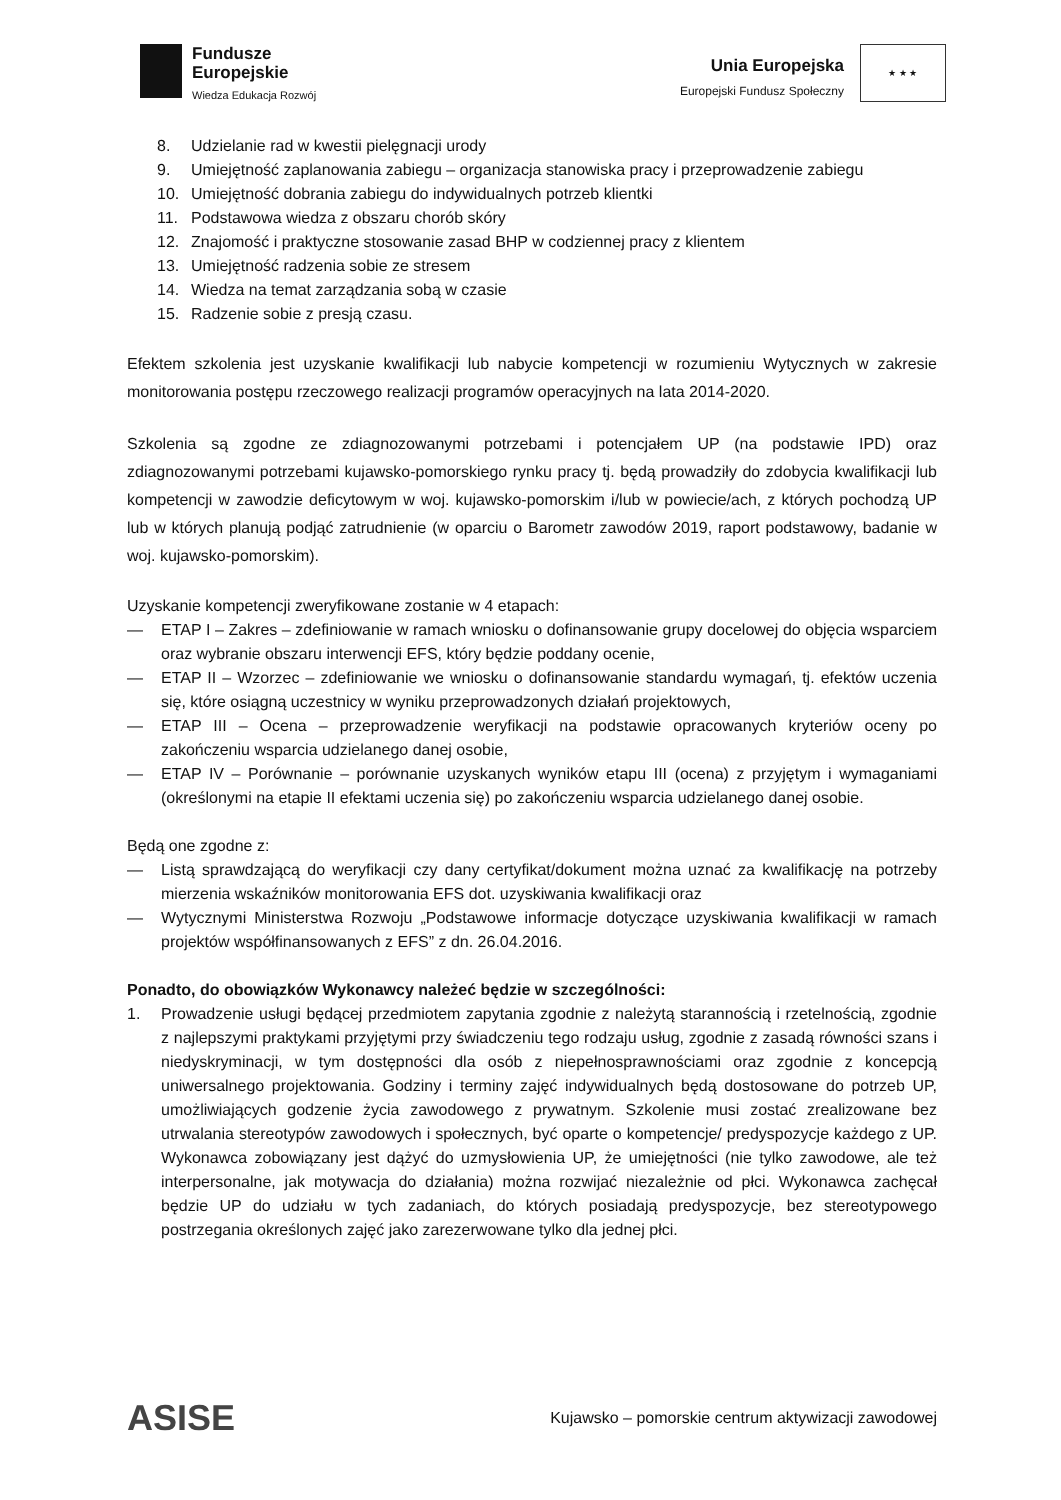Fundusze
Europejskie
Wiedza Edukacja Rozwój
Unia Europejska
Europejski Fundusz Społeczny
★ ★ ★
8. Udzielanie rad w kwestii pielęgnacji urody
9. Umiejętność zaplanowania zabiegu – organizacja stanowiska pracy i przeprowadzenie zabiegu
10. Umiejętność dobrania zabiegu do indywidualnych potrzeb klientki
11. Podstawowa wiedza z obszaru chorób skóry
12. Znajomość i praktyczne stosowanie zasad BHP w codziennej pracy z klientem
13. Umiejętność radzenia sobie ze stresem
14. Wiedza na temat zarządzania sobą w czasie
15. Radzenie sobie z presją czasu.
Efektem szkolenia jest uzyskanie kwalifikacji lub nabycie kompetencji w rozumieniu Wytycznych w zakresie monitorowania postępu rzeczowego realizacji programów operacyjnych na lata 2014-2020.
Szkolenia są zgodne ze zdiagnozowanymi potrzebami i potencjałem UP (na podstawie IPD) oraz zdiagnozowanymi potrzebami kujawsko-pomorskiego rynku pracy tj. będą prowadziły do zdobycia kwalifikacji lub kompetencji w zawodzie deficytowym w woj. kujawsko-pomorskim i/lub w powiecie/ach, z których pochodzą UP lub w których planują podjąć zatrudnienie (w oparciu o Barometr zawodów 2019, raport podstawowy, badanie w woj. kujawsko-pomorskim).
Uzyskanie kompetencji zweryfikowane zostanie w 4 etapach:
— ETAP I – Zakres – zdefiniowanie w ramach wniosku o dofinansowanie grupy docelowej do objęcia wsparciem oraz wybranie obszaru interwencji EFS, który będzie poddany ocenie,
— ETAP II – Wzorzec – zdefiniowanie we wniosku o dofinansowanie standardu wymagań, tj. efektów uczenia się, które osiągną uczestnicy w wyniku przeprowadzonych działań projektowych,
— ETAP III – Ocena – przeprowadzenie weryfikacji na podstawie opracowanych kryteriów oceny po zakończeniu wsparcia udzielanego danej osobie,
— ETAP IV – Porównanie – porównanie uzyskanych wyników etapu III (ocena) z przyjętym i wymaganiami (określonymi na etapie II efektami uczenia się) po zakończeniu wsparcia udzielanego danej osobie.
Będą one zgodne z:
— Listą sprawdzającą do weryfikacji czy dany certyfikat/dokument można uznać za kwalifikację na potrzeby mierzenia wskaźników monitorowania EFS dot. uzyskiwania kwalifikacji oraz
— Wytycznymi Ministerstwa Rozwoju „Podstawowe informacje dotyczące uzyskiwania kwalifikacji w ramach projektów współfinansowanych z EFS” z dn. 26.04.2016.
Ponadto, do obowiązków Wykonawcy należeć będzie w szczególności:
1. Prowadzenie usługi będącej przedmiotem zapytania zgodnie z należytą starannością i rzetelnością, zgodnie z najlepszymi praktykami przyjętymi przy świadczeniu tego rodzaju usług, zgodnie z zasadą równości szans i niedyskryminacji, w tym dostępności dla osób z niepełnosprawnościami oraz zgodnie z koncepcją uniwersalnego projektowania. Godziny i terminy zajęć indywidualnych będą dostosowane do potrzeb UP, umożliwiających godzenie życia zawodowego z prywatnym. Szkolenie musi zostać zrealizowane bez utrwalania stereotypów zawodowych i społecznych, być oparte o kompetencje/ predyspozycje każdego z UP. Wykonawca zobowiązany jest dążyć do uzmysłowienia UP, że umiejętności (nie tylko zawodowe, ale też interpersonalne, jak motywacja do działania) można rozwijać niezależnie od płci. Wykonawca zachęcał będzie UP do udziału w tych zadaniach, do których posiadają predyspozycje, bez stereotypowego postrzegania określonych zajęć jako zarezerwowane tylko dla jednej płci.
ASISE
Kujawsko – pomorskie centrum aktywizacji zawodowej